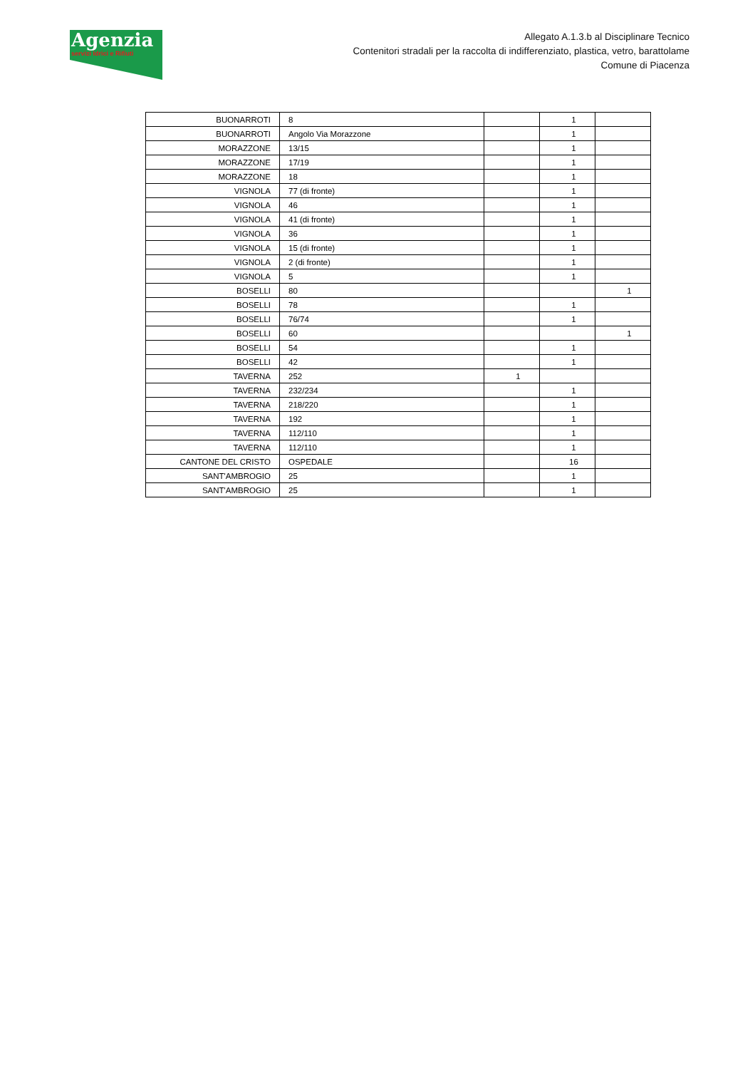Agenzia
servizi Idrici e Rifiuti
Allegato A.1.3.b al Disciplinare Tecnico
Contenitori stradali per la raccolta di indifferenziato, plastica, vetro, barattolame
Comune di Piacenza
| BUONARROTI | 8 | | 1 | |
| BUONARROTI | Angolo Via Morazzone | | 1 | |
| MORAZZONE | 13/15 | | 1 | |
| MORAZZONE | 17/19 | | 1 | |
| MORAZZONE | 18 | | 1 | |
| VIGNOLA | 77 (di fronte) | | 1 | |
| VIGNOLA | 46 | | 1 | |
| VIGNOLA | 41 (di fronte) | | 1 | |
| VIGNOLA | 36 | | 1 | |
| VIGNOLA | 15 (di fronte) | | 1 | |
| VIGNOLA | 2 (di fronte) | | 1 | |
| VIGNOLA | 5 | | 1 | |
| BOSELLI | 80 | | | 1 |
| BOSELLI | 78 | | 1 | |
| BOSELLI | 76/74 | | 1 | |
| BOSELLI | 60 | | | 1 |
| BOSELLI | 54 | | 1 | |
| BOSELLI | 42 | | 1 | |
| TAVERNA | 252 | 1 | | |
| TAVERNA | 232/234 | | 1 | |
| TAVERNA | 218/220 | | 1 | |
| TAVERNA | 192 | | 1 | |
| TAVERNA | 112/110 | | 1 | |
| TAVERNA | 112/110 | | 1 | |
| CANTONE DEL CRISTO | OSPEDALE | | 16 | |
| SANT'AMBROGIO | 25 | | 1 | |
| SANT'AMBROGIO | 25 | | 1 | |